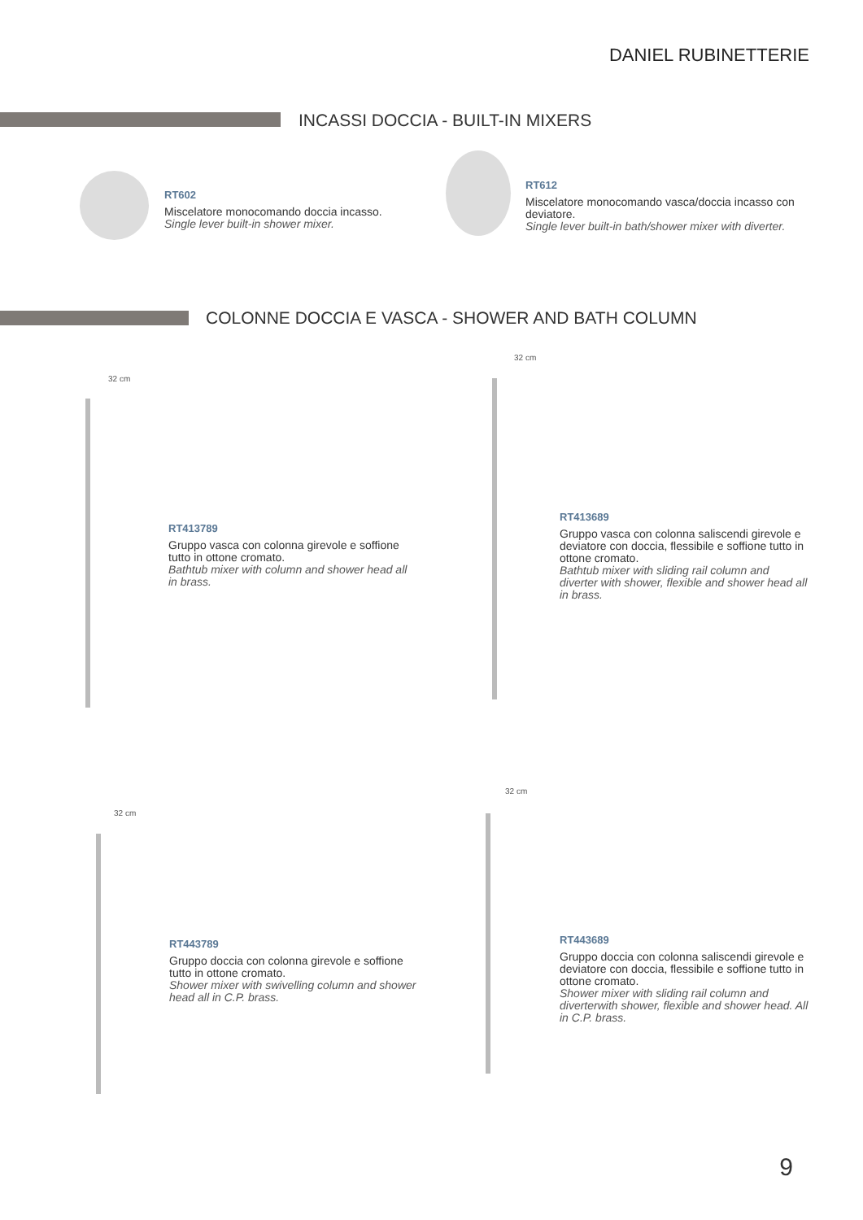DANIEL RUBINETTERIE
INCASSI DOCCIA - BUILT-IN MIXERS
RT602
Miscelatore monocomando doccia incasso.
Single lever built-in shower mixer.
RT612
Miscelatore monocomando vasca/doccia incasso con deviatore.
Single lever built-in bath/shower mixer with diverter.
COLONNE DOCCIA E VASCA - SHOWER AND BATH COLUMN
32 cm
RT413789
Gruppo vasca con colonna girevole e soffione tutto in ottone cromato.
Bathtub mixer with column and shower head all in brass.
32 cm
RT413689
Gruppo vasca con colonna saliscendi girevole e deviatore con doccia, flessibile e soffione tutto in ottone cromato.
Bathtub mixer with sliding rail column and diverter with shower, flexible and shower head all in brass.
32 cm
RT443789
Gruppo doccia con colonna girevole e soffione tutto in ottone cromato.
Shower mixer with swivelling column and shower head all in C.P. brass.
32 cm
RT443689
Gruppo doccia con colonna saliscendi girevole e deviatore con doccia, flessibile e soffione tutto in ottone cromato.
Shower mixer with sliding rail column and diverterwith shower, flexible and shower head. All in C.P. brass.
9